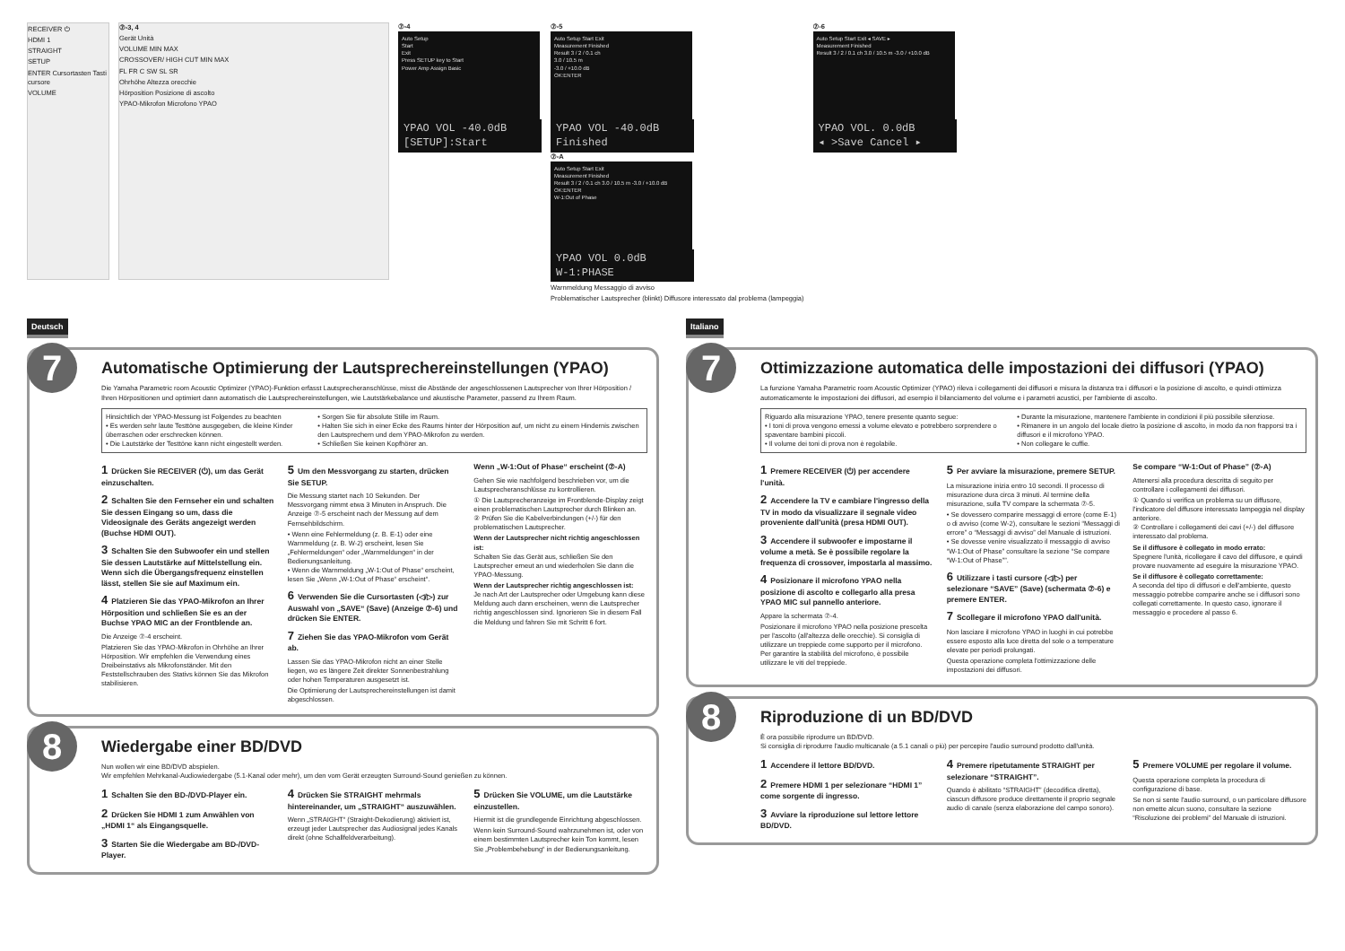RECEIVER ⏻
HDMI 1
STRAIGHT
SETUP
ENTER Cursortasten Tasti cursore
VOLUME
⑦-3, 4
Gerät Unità
VOLUME MIN MAX
CROSSOVER/ HIGH CUT MIN MAX
FL FR C SW SL SR
Ohrhöhe Altezza orecchie
Hörposition Posizione di ascolto
YPAO-Mikrofon Microfono YPAO
⑦-4
Auto Setup
Start
Exit
Press SETUP key to Start
Power Amp Assign Basic
YPAO VOL -40.0dB
[SETUP]:Start
⑦-5
Auto Setup Start Exit
Measurement Finished
Result 3 / 2 / 0.1 ch
3.0 / 10.5 m
-3.0 / +10.0 dB
OK:ENTER
YPAO VOL -40.0dB
Finished
⑦-A
Auto Setup Start Exit
Measurement Finished
Result 3 / 2 / 0.1 ch 3.0 / 10.5 m -3.0 / +10.0 dB
OK:ENTER
W-1:Out of Phase
YPAO VOL 0.0dB
W-1:PHASE
Warnmeldung Messaggio di avviso
Problematischer Lautsprecher (blinkt) Diffusore interessato dal problema (lampeggia)
⑦-6
Auto Setup Start Exit ◂ SAVE ▸
Measurement Finished
Result 3 / 2 / 0.1 ch 3.0 / 10.5 m -3.0 / +10.0 dB
YPAO VOL. 0.0dB
◂ >Save Cancel ▸
Deutsch
7
Automatische Optimierung der Lautsprechereinstellungen (YPAO)
Die Yamaha Parametric room Acoustic Optimizer (YPAO)-Funktion erfasst Lautsprecheranschlüsse, misst die Abstände der angeschlossenen Lautsprecher von Ihrer Hörposition / Ihren Hörpositionen und optimiert dann automatisch die Lautsprechereinstellungen, wie Lautstärkebalance und akustische Parameter, passend zu Ihrem Raum.
Hinsichtlich der YPAO-Messung ist Folgendes zu beachten
• Es werden sehr laute Testtöne ausgegeben, die kleine Kinder überraschen oder erschrecken können.
• Die Lautstärke der Testtöne kann nicht eingestellt werden.
• Sorgen Sie für absolute Stille im Raum.
• Halten Sie sich in einer Ecke des Raums hinter der Hörposition auf, um nicht zu einem Hindernis zwischen den Lautsprechern und dem YPAO-Mikrofon zu werden.
• Schließen Sie keinen Kopfhörer an.
1 Drücken Sie RECEIVER (⏻), um das Gerät einzuschalten.
2 Schalten Sie den Fernseher ein und schalten Sie dessen Eingang so um, dass die Videosignale des Geräts angezeigt werden (Buchse HDMI OUT).
3 Schalten Sie den Subwoofer ein und stellen Sie dessen Lautstärke auf Mittelstellung ein. Wenn sich die Übergangsfrequenz einstellen lässt, stellen Sie sie auf Maximum ein.
4 Platzieren Sie das YPAO-Mikrofon an Ihrer Hörposition und schließen Sie es an der Buchse YPAO MIC an der Frontblende an.
Die Anzeige ⑦-4 erscheint.
Platzieren Sie das YPAO-Mikrofon in Ohrhöhe an Ihrer Hörposition. Wir empfehlen die Verwendung eines Dreibeinstativs als Mikrofonständer. Mit den Feststellschrauben des Stativs können Sie das Mikrofon stabilisieren.
5 Um den Messvorgang zu starten, drücken Sie SETUP.
Die Messung startet nach 10 Sekunden. Der Messvorgang nimmt etwa 3 Minuten in Anspruch. Die Anzeige ⑦-5 erscheint nach der Messung auf dem Fernsehbildschirm.
• Wenn eine Fehlermeldung (z. B. E-1) oder eine Warnmeldung (z. B. W-2) erscheint, lesen Sie „Fehlermeldungen“ oder „Warnmeldungen“ in der Bedienungsanleitung.
• Wenn die Warnmeldung „W-1:Out of Phase“ erscheint, lesen Sie „Wenn „W-1:Out of Phase“ erscheint“.
6 Verwenden Sie die Cursortasten (◁/▷) zur Auswahl von „SAVE“ (Save) (Anzeige ⑦-6) und drücken Sie ENTER.
7 Ziehen Sie das YPAO-Mikrofon vom Gerät ab.
Lassen Sie das YPAO-Mikrofon nicht an einer Stelle liegen, wo es längere Zeit direkter Sonnenbestrahlung oder hohen Temperaturen ausgesetzt ist.
Die Optimierung der Lautsprechereinstellungen ist damit abgeschlossen.
Wenn „W-1:Out of Phase“ erscheint (⑦-A)
Gehen Sie wie nachfolgend beschrieben vor, um die Lautsprecheranschlüsse zu kontrollieren.
① Die Lautsprecheranzeige im Frontblende-Display zeigt einen problematischen Lautsprecher durch Blinken an.
② Prüfen Sie die Kabelverbindungen (+/-) für den problematischen Lautsprecher.
Wenn der Lautsprecher nicht richtig angeschlossen ist:
Schalten Sie das Gerät aus, schließen Sie den Lautsprecher erneut an und wiederholen Sie dann die YPAO-Messung.
Wenn der Lautsprecher richtig angeschlossen ist:
Je nach Art der Lautsprecher oder Umgebung kann diese Meldung auch dann erscheinen, wenn die Lautsprecher richtig angeschlossen sind. Ignorieren Sie in diesem Fall die Meldung und fahren Sie mit Schritt 6 fort.
8
Wiedergabe einer BD/DVD
Nun wollen wir eine BD/DVD abspielen.
Wir empfehlen Mehrkanal-Audiowiedergabe (5.1-Kanal oder mehr), um den vom Gerät erzeugten Surround-Sound genießen zu können.
1 Schalten Sie den BD-/DVD-Player ein.
2 Drücken Sie HDMI 1 zum Anwählen von „HDMI 1“ als Eingangsquelle.
3 Starten Sie die Wiedergabe am BD-/DVD-Player.
4 Drücken Sie STRAIGHT mehrmals hintereinander, um „STRAIGHT“ auszuwählen.
Wenn „STRAIGHT“ (Straight-Dekodierung) aktiviert ist, erzeugt jeder Lautsprecher das Audiosignal jedes Kanals direkt (ohne Schallfeldverarbeitung).
5 Drücken Sie VOLUME, um die Lautstärke einzustellen.
Hiermit ist die grundlegende Einrichtung abgeschlossen.
Wenn kein Surround-Sound wahrzunehmen ist, oder von einem bestimmten Lautsprecher kein Ton kommt, lesen Sie „Problembehebung“ in der Bedienungsanleitung.
Italiano
7
Ottimizzazione automatica delle impostazioni dei diffusori (YPAO)
La funzione Yamaha Parametric room Acoustic Optimizer (YPAO) rileva i collegamenti dei diffusori e misura la distanza tra i diffusori e la posizione di ascolto, e quindi ottimizza automaticamente le impostazioni dei diffusori, ad esempio il bilanciamento del volume e i parametri acustici, per l'ambiente di ascolto.
Riguardo alla misurazione YPAO, tenere presente quanto segue:
• I toni di prova vengono emessi a volume elevato e potrebbero sorprendere o spaventare bambini piccoli.
• Il volume dei toni di prova non è regolabile.
• Durante la misurazione, mantenere l'ambiente in condizioni il più possibile silenziose.
• Rimanere in un angolo del locale dietro la posizione di ascolto, in modo da non frapporsi tra i diffusori e il microfono YPAO.
• Non collegare le cuffie.
1 Premere RECEIVER (⏻) per accendere l'unità.
2 Accendere la TV e cambiare l'ingresso della TV in modo da visualizzare il segnale video proveniente dall'unità (presa HDMI OUT).
3 Accendere il subwoofer e impostarne il volume a metà. Se è possibile regolare la frequenza di crossover, impostarla al massimo.
4 Posizionare il microfono YPAO nella posizione di ascolto e collegarlo alla presa YPAO MIC sul pannello anteriore.
Appare la schermata ⑦-4.
Posizionare il microfono YPAO nella posizione prescelta per l'ascolto (all'altezza delle orecchie). Si consiglia di utilizzare un treppiede come supporto per il microfono. Per garantire la stabilità del microfono, è possibile utilizzare le viti del treppiede.
5 Per avviare la misurazione, premere SETUP.
La misurazione inizia entro 10 secondi. Il processo di misurazione dura circa 3 minuti. Al termine della misurazione, sulla TV compare la schermata ⑦-5.
• Se dovessero comparire messaggi di errore (come E-1) o di avviso (come W-2), consultare le sezioni “Messaggi di errore” o “Messaggi di avviso” del Manuale di istruzioni.
• Se dovesse venire visualizzato il messaggio di avviso “W-1:Out of Phase” consultare la sezione “Se compare “W-1:Out of Phase””.
6 Utilizzare i tasti cursore (◁/▷) per selezionare “SAVE” (Save) (schermata ⑦-6) e premere ENTER.
7 Scollegare il microfono YPAO dall'unità.
Non lasciare il microfono YPAO in luoghi in cui potrebbe essere esposto alla luce diretta del sole o a temperature elevate per periodi prolungati.
Questa operazione completa l'ottimizzazione delle impostazioni dei diffusori.
Se compare “W-1:Out of Phase” (⑦-A)
Attenersi alla procedura descritta di seguito per controllare i collegamenti dei diffusori.
① Quando si verifica un problema su un diffusore, l'indicatore del diffusore interessato lampeggia nel display anteriore.
② Controllare i collegamenti dei cavi (+/-) del diffusore interessato dal problema.
Se il diffusore è collegato in modo errato:
Spegnere l'unità, ricollegare il cavo del diffusore, e quindi provare nuovamente ad eseguire la misurazione YPAO.
Se il diffusore è collegato correttamente:
A seconda del tipo di diffusori e dell'ambiente, questo messaggio potrebbe comparire anche se i diffusori sono collegati correttamente. In questo caso, ignorare il messaggio e procedere al passo 6.
8
Riproduzione di un BD/DVD
È ora possibile riprodurre un BD/DVD.
Si consiglia di riprodurre l'audio multicanale (a 5.1 canali o più) per percepire l'audio surround prodotto dall'unità.
1 Accendere il lettore BD/DVD.
2 Premere HDMI 1 per selezionare “HDMI 1” come sorgente di ingresso.
3 Avviare la riproduzione sul lettore lettore BD/DVD.
4 Premere ripetutamente STRAIGHT per selezionare “STRAIGHT”.
Quando è abilitato “STRAIGHT” (decodifica diretta), ciascun diffusore produce direttamente il proprio segnale audio di canale (senza elaborazione del campo sonoro).
5 Premere VOLUME per regolare il volume.
Questa operazione completa la procedura di configurazione di base.
Se non si sente l'audio surround, o un particolare diffusore non emette alcun suono, consultare la sezione “Risoluzione dei problemi” del Manuale di istruzioni.